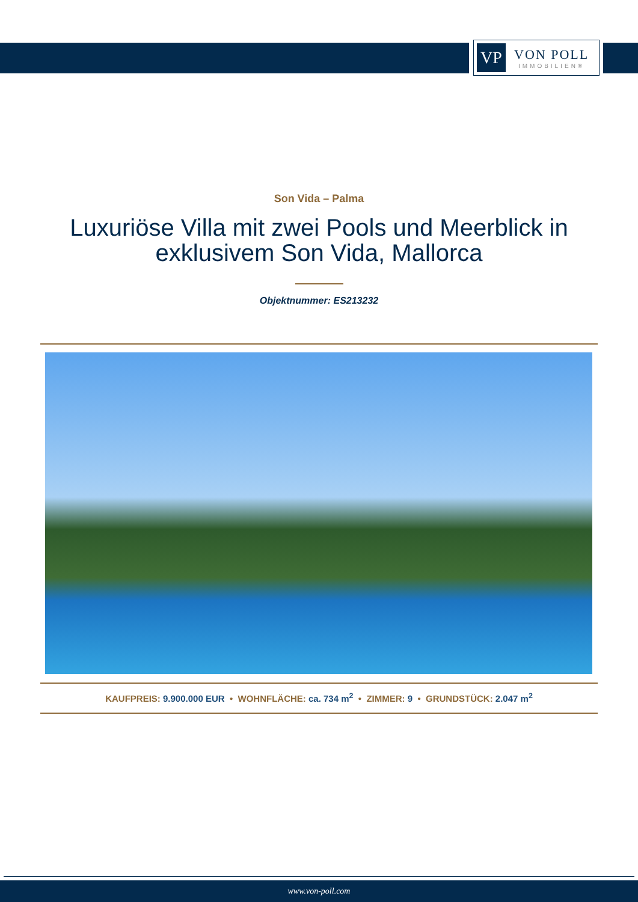VP
VON POLL
IMMOBILIEN®
Son Vida – Palma
Luxuriöse Villa mit zwei Pools und Meerblick in exklusivem Son Vida, Mallorca
Objektnummer: ES213232
KAUFPREIS: 9.900.000 EUR • WOHNFLÄCHE: ca. 734 m<sup>2</sup> • ZIMMER: 9 • GRUNDSTÜCK: 2.047 m<sup>2</sup>
www.von-poll.com